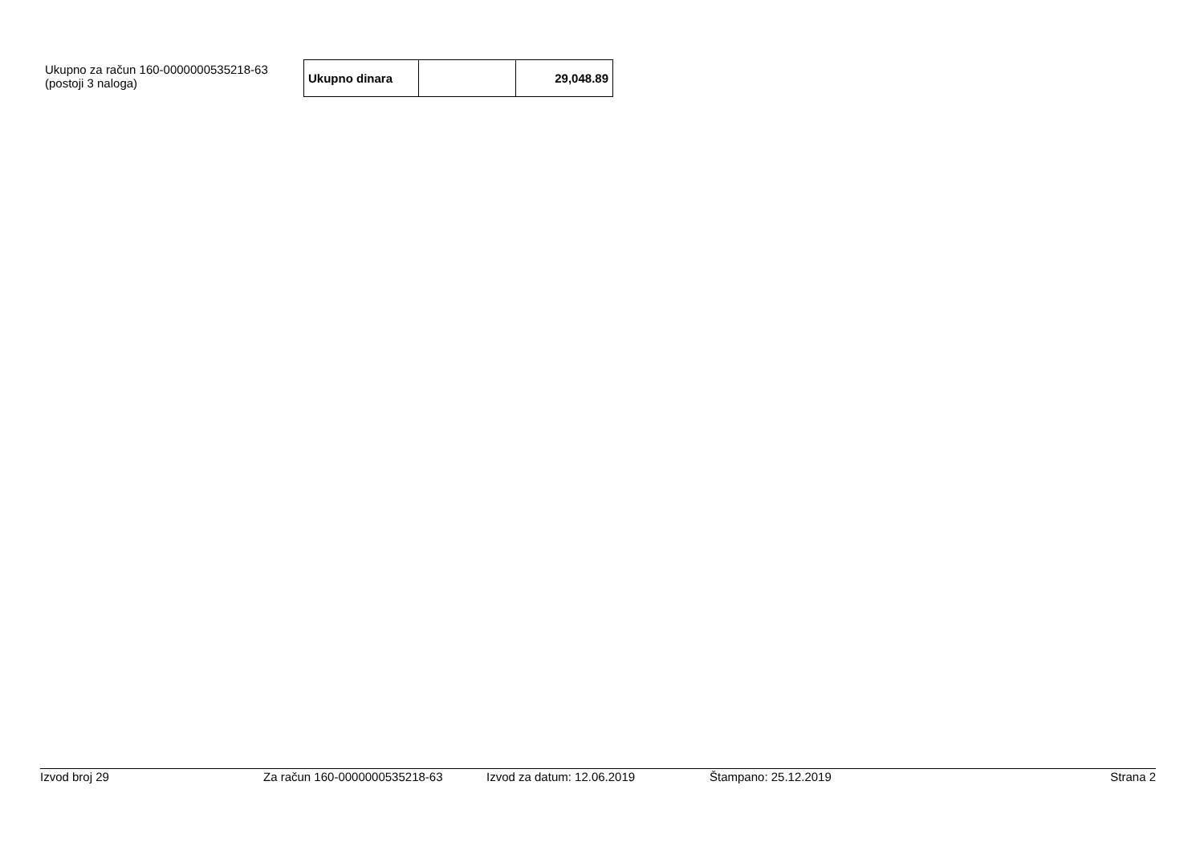Ukupno za račun 160-0000000535218-63
(postoji 3 naloga)
| Ukupno dinara | | 29,048.89 |
Izvod broj 29 Za račun 160-0000000535218-63 Izvod za datum: 12.06.2019 Štampano: 25.12.2019 Strana 2